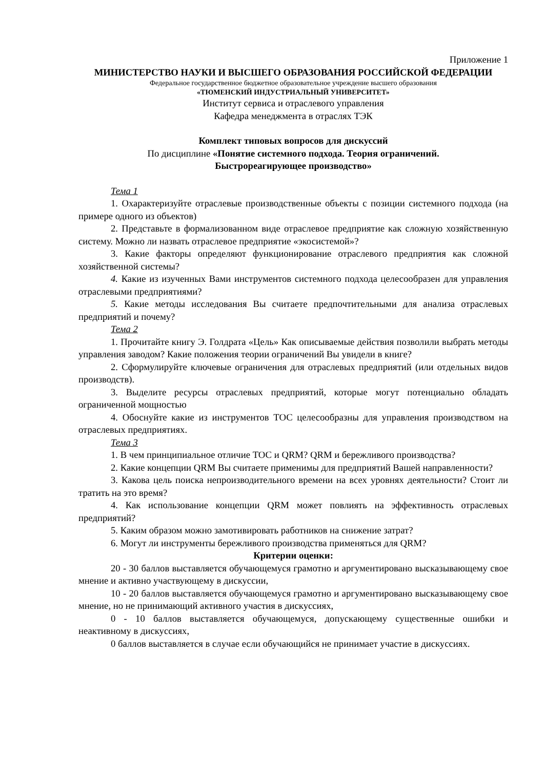Приложение 1
МИНИСТЕРСТВО НАУКИ И ВЫСШЕГО ОБРАЗОВАНИЯ РОССИЙСКОЙ ФЕДЕРАЦИИ
Федеральное государственное бюджетное образовательное учреждение высшего образования
«ТЮМЕНСКИЙ ИНДУСТРИАЛЬНЫЙ УНИВЕРСИТЕТ»
Институт сервиса и отраслевого управления
Кафедра менеджмента в отраслях ТЭК
Комплект типовых вопросов для дискуссий
По дисциплине «Понятие системного подхода. Теория ограничений.
Быстрореагирующее производство»
Тема 1
1. Охарактеризуйте отраслевые производственные объекты с позиции системного подхода (на примере одного из объектов)
2. Представьте в формализованном виде отраслевое предприятие как сложную хозяйственную систему. Можно ли назвать отраслевое предприятие «экосистемой»?
3. Какие факторы определяют функционирование отраслевого предприятия как сложной хозяйственной системы?
4. Какие из изученных Вами инструментов системного подхода целесообразен для управления отраслевыми предприятиями?
5. Какие методы исследования Вы считаете предпочтительными для анализа отраслевых предприятий и почему?
Тема 2
1. Прочитайте книгу Э. Голдрата «Цель» Как описываемые действия позволили выбрать методы управления заводом? Какие положения теории ограничений Вы увидели в книге?
2. Сформулируйте ключевые ограничения для отраслевых предприятий (или отдельных видов производств).
3. Выделите ресурсы отраслевых предприятий, которые могут потенциально обладать ограниченной мощностью
4. Обоснуйте какие из инструментов ТОС целесообразны для управления производством на отраслевых предприятиях.
Тема 3
1. В чем принципиальное отличие ТОС и QRM? QRM и бережливого производства?
2. Какие концепции QRM Вы считаете применимы для предприятий Вашей направленности?
3. Какова цель поиска непроизводительного времени на всех уровнях деятельности? Стоит ли тратить на это время?
4. Как использование концепции QRM может повлиять на эффективность отраслевых предприятий?
5. Каким образом можно замотивировать работников на снижение затрат?
6. Могут ли инструменты бережливого производства применяться для QRM?
Критерии оценки:
20 - 30 баллов выставляется обучающемуся грамотно и аргументировано высказывающему свое мнение и активно участвующему в дискуссии,
10 - 20 баллов выставляется обучающемуся грамотно и аргументировано высказывающему свое мнение, но не принимающий активного участия в дискуссиях,
0 - 10 баллов выставляется обучающемуся, допускающему существенные ошибки и неактивному в дискуссиях,
0 баллов выставляется в случае если обучающийся не принимает участие в дискуссиях.